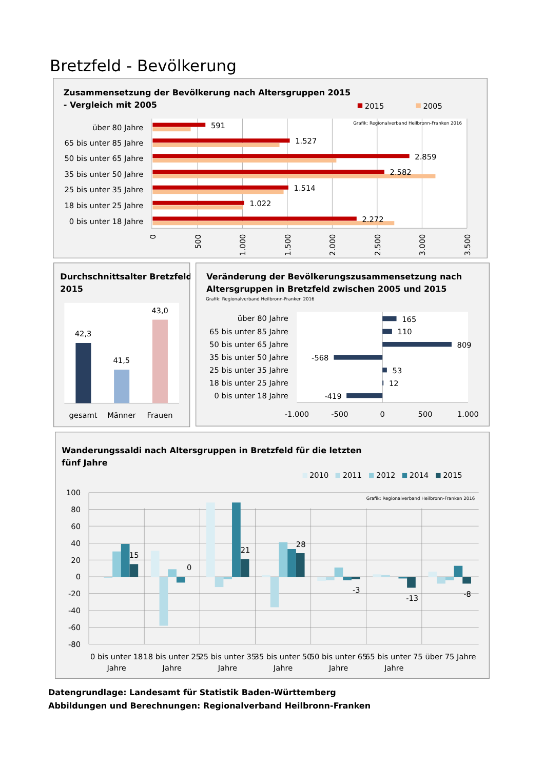Bretzfeld - Bevölkerung
Zusammensetzung der Bevölkerung nach Altersgruppen 2015
- Vergleich mit 2005
2015
2005
Grafik: Regionalverband Heilbronn-Franken 2016
über 80 Jahre
65 bis unter 85 Jahre
50 bis unter 65 Jahre
35 bis unter 50 Jahre
25 bis unter 35 Jahre
18 bis unter 25 Jahre
0 bis unter 18 Jahre
591
1.527
2.859
2.582
1.514
1.022
2.272
0
500
1.000
1.500
2.000
2.500
3.000
3.500
Durchschnittsalter Bretzfeld
2015
42,3
41,5
43,0
gesamt
Männer
Frauen
Veränderung der Bevölkerungszusammensetzung nach
Altersgruppen in Bretzfeld zwischen 2005 und 2015
Grafik: Regionalverband Heilbronn-Franken 2016
über 80 Jahre
65 bis unter 85 Jahre
50 bis unter 65 Jahre
35 bis unter 50 Jahre
25 bis unter 35 Jahre
18 bis unter 25 Jahre
0 bis unter 18 Jahre
165
110
809
-568
53
12
-419
-1.000
-500
0
500
1.000
Wanderungssaldi nach Altersgruppen in Bretzfeld für die letzten
fünf Jahre
2010
2011
2012
2014
2015
Grafik: Regionalverband Heilbronn-Franken 2016
100
80
60
40
20
0
-20
-40
-60
-80
15
0
21
28
-3
-13
-8
0 bis unter 18
Jahre
18 bis unter 25
Jahre
25 bis unter 35
Jahre
35 bis unter 50
Jahre
50 bis unter 65
Jahre
65 bis unter 75
Jahre
über 75 Jahre
Datengrundlage: Landesamt für Statistik Baden-Württemberg
Abbildungen und Berechnungen: Regionalverband Heilbronn-Franken